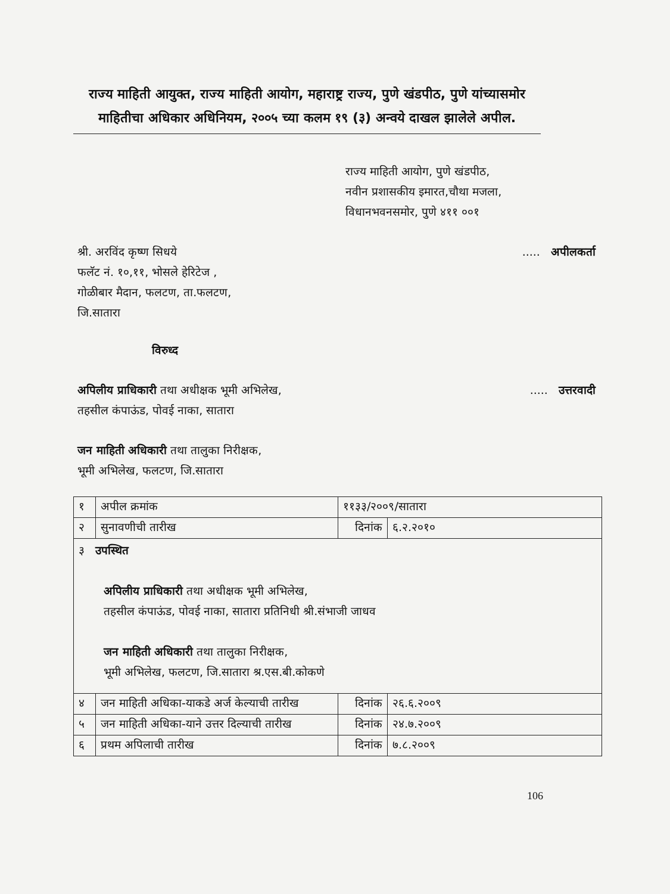राज्य माहिती आयुक्त, राज्य माहिती आयोग, महाराष्ट्र राज्य, पुणे खंडपीठ, पुणे यांच्यासमोर माहितीचा अधिकार अधिनियम, २००५ च्या कलम १९ (३) अन्वये दाखल झालेले अपील.
राज्य माहिती आयोग, पुणे खंडपीठ,
नवीन प्रशासकीय इमारत,चौथा मजला,
विधानभवनसमोर, पुणे ४११ ००१
..... अपीलकर्ता श्री. अरविंद कृष्ण सिधये
फलॅट नं. १०,११, भोसले हेरिटेज ,
गोळीबार मैदान, फलटण, ता.फलटण,
जि.सातारा
विरुध्द
..... उत्तरवादी अपिलीय प्राधिकारी तथा अधीक्षक भूमी अभिलेख,
तहसील कंपाऊंड, पोवई नाका, सातारा
जन माहिती अधिकारी तथा तालुका निरीक्षक,
भूमी अभिलेख, फलटण, जि.सातारा
| १ | अपील क्रमांक | ११३३/२००९/सातारा | |
| २ | सुनावणीची तारीख | दिनांक | ६.२.२०१० |
| ३ उपस्थित अपिलीय प्राधिकारी तथा अधीक्षक भूमी अभिलेख, तहसील कंपाऊंड, पोवई नाका, सातारा प्रतिनिधी श्री.संभाजी जाधव जन माहिती अधिकारी तथा तालुका निरीक्षक, भूमी अभिलेख, फलटण, जि.सातारा श्र.एस.बी.कोकणे | | | |
| ४ | जन माहिती अधिका-याकडे अर्ज केल्याची तारीख | दिनांक | २६.६.२००९ |
| ५ | जन माहिती अधिका-याने उत्तर दिल्याची तारीख | दिनांक | २४.७.२००९ |
| ६ | प्रथम अपिलाची तारीख | दिनांक | ७.८.२००९ |
106